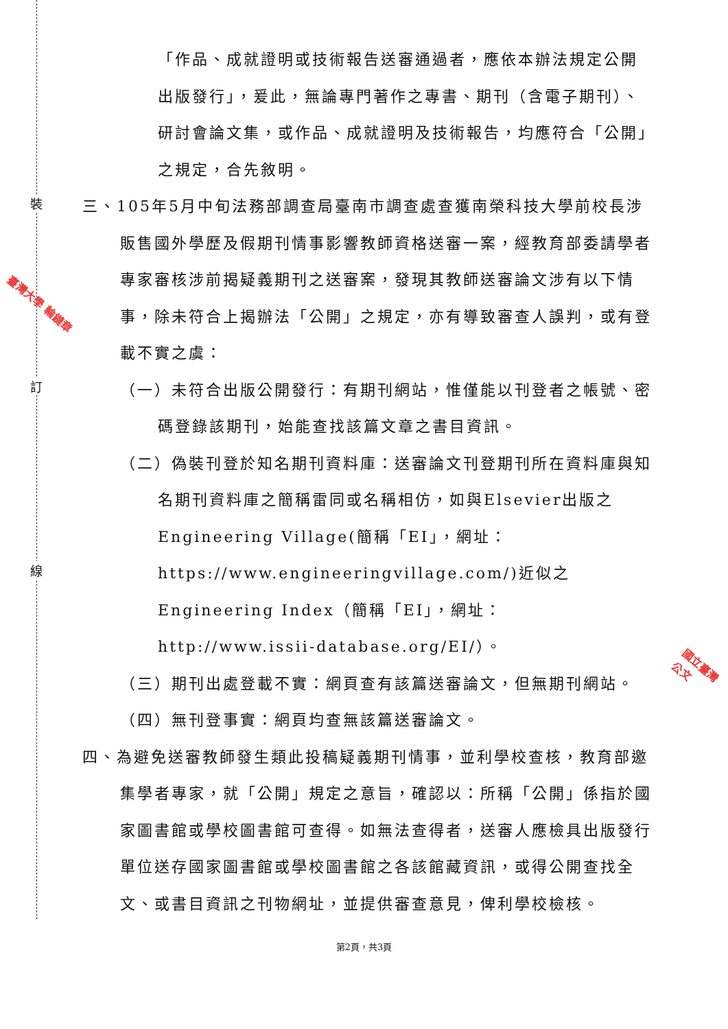裝
訂
線
臺灣大學 輪鏈章
國立臺灣 公文
「作品、成就證明或技術報告送審通過者，應依本辦法規定公開出版發行」，爰此，無論專門著作之專書、期刊（含電子期刊）、研討會論文集，或作品、成就證明及技術報告，均應符合「公開」之規定，合先敘明。
三、105年5月中旬法務部調查局臺南市調查處查獲南榮科技大學前校長涉販售國外學歷及假期刊情事影響教師資格送審一案，經教育部委請學者專家審核涉前揭疑義期刊之送審案，發現其教師送審論文涉有以下情事，除未符合上揭辦法「公開」之規定，亦有導致審查人誤判，或有登載不實之虞：
（一）未符合出版公開發行：有期刊網站，惟僅能以刊登者之帳號、密碼登錄該期刊，始能查找該篇文章之書目資訊。
（二）偽裝刊登於知名期刊資料庫：送審論文刊登期刊所在資料庫與知名期刊資料庫之簡稱雷同或名稱相仿，如與Elsevier出版之Engineering Village(簡稱「EI」，網址：https://www.engineeringvillage.com/)近似之Engineering Index（簡稱「EI」，網址：http://www.issii-database.org/EI/）。
（三）期刊出處登載不實：網頁查有該篇送審論文，但無期刊網站。
（四）無刊登事實：網頁均查無該篇送審論文。
四、為避免送審教師發生類此投稿疑義期刊情事，並利學校查核，教育部邀集學者專家，就「公開」規定之意旨，確認以：所稱「公開」係指於國家圖書館或學校圖書館可查得。如無法查得者，送審人應檢具出版發行單位送存國家圖書館或學校圖書館之各該館藏資訊，或得公開查找全文、或書目資訊之刊物網址，並提供審查意見，俾利學校檢核。
第2頁，共3頁